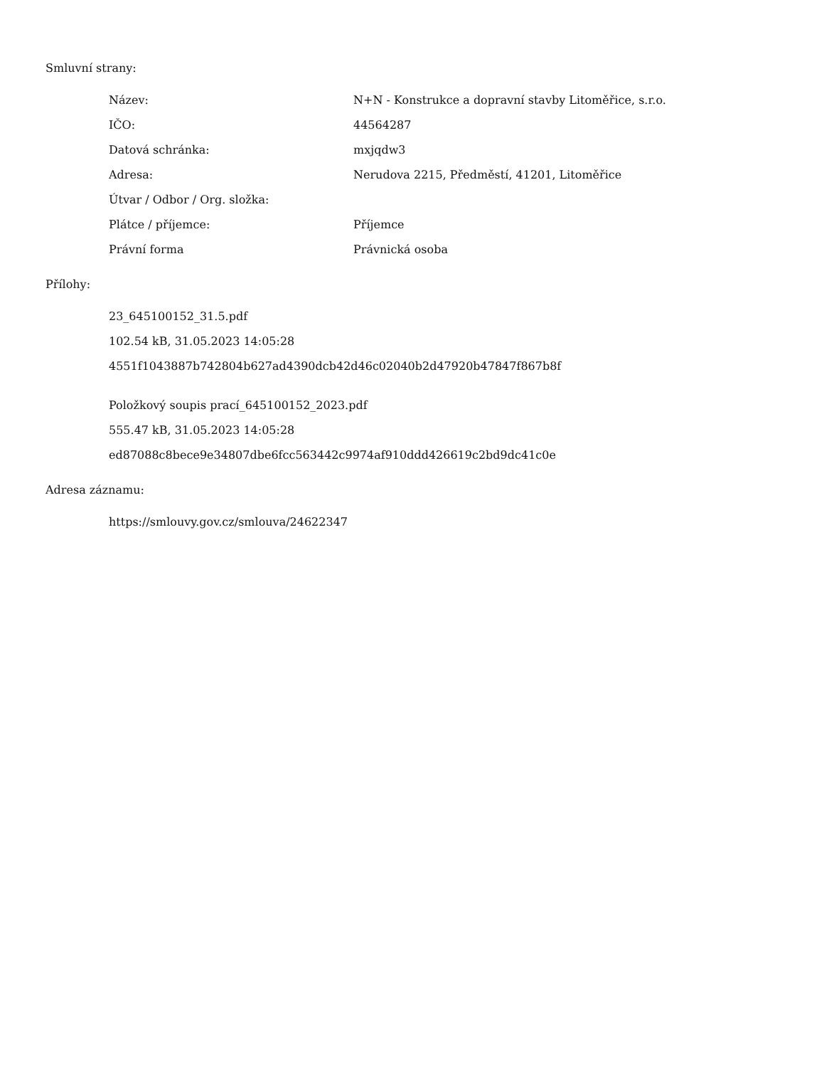Smluvní strany:
| Název: | N+N - Konstrukce a dopravní stavby Litoměřice, s.r.o. |
| IČO: | 44564287 |
| Datová schránka: | mxjqdw3 |
| Adresa: | Nerudova 2215, Předměstí, 41201, Litoměřice |
| Útvar / Odbor / Org. složka: | |
| Plátce / příjemce: | Příjemce |
| Právní forma | Právnická osoba |
Přílohy:
23_645100152_31.5.pdf
102.54 kB, 31.05.2023 14:05:28
4551f1043887b742804b627ad4390dcb42d46c02040b2d47920b47847f867b8f
Položkový soupis prací_645100152_2023.pdf
555.47 kB, 31.05.2023 14:05:28
ed87088c8bece9e34807dbe6fcc563442c9974af910ddd426619c2bd9dc41c0e
Adresa záznamu:
https://smlouvy.gov.cz/smlouva/24622347